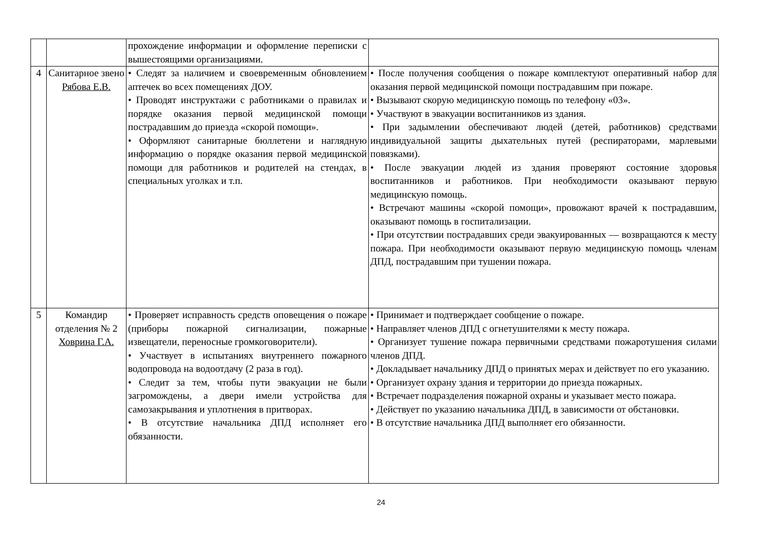| | | прохождение информации и оформление переписки с вышестоящими организациями. | |
| 4 | Санитарное звено Рябова Е.В. | • Следят за наличием и своевременным обновлением аптечек во всех помещениях ДОУ. • Проводят инструктажи с работниками о правилах и порядке оказания первой медицинской помощи пострадавшим до приезда «скорой помощи». • Оформляют санитарные бюллетени и наглядную информацию о порядке оказания первой медицинской помощи для работников и родителей на стендах, в специальных уголках и т.п. | • После получения сообщения о пожаре комплектуют оперативный набор для оказания первой медицинской помощи пострадавшим при пожаре. • Вызывают скорую медицинскую помощь по телефону «03». • Участвуют в эвакуации воспитанников из здания. • При задымлении обеспечивают людей (детей, работников) средствами индивидуальной защиты дыхательных путей (респираторами, марлевыми повязками). • После эвакуации людей из здания проверяют состояние здоровья воспитанников и работников. При необходимости оказывают первую медицинскую помощь. • Встречают машины «скорой помощи», провожают врачей к пострадавшим, оказывают помощь в госпитализации. • При отсутствии пострадавших среди эвакуированных — возвращаются к месту пожара. При необходимости оказывают первую медицинскую помощь членам ДПД, пострадавшим при тушении пожара. |
| 5 | Командир отделения № 2 Ховрина Г.А. | • Проверяет исправность средств оповещения о пожаре (приборы пожарной сигнализации, пожарные извещатели, переносные громкоговорители). • Участвует в испытаниях внутреннего пожарного водопровода на водоотдачу (2 раза в год). • Следит за тем, чтобы пути эвакуации не были загромождены, а двери имели устройства для самозакрывания и уплотнения в притворах. • В отсутствие начальника ДПД исполняет его обязанности. | • Принимает и подтверждает сообщение о пожаре. • Направляет членов ДПД с огнетушителями к месту пожара. • Организует тушение пожара первичными средствами пожаротушения силами членов ДПД. • Докладывает начальнику ДПД о принятых мерах и действует по его указанию. • Организует охрану здания и территории до приезда пожарных. • Встречает подразделения пожарной охраны и указывает место пожара. • Действует по указанию начальника ДПД, в зависимости от обстановки. • В отсутствие начальника ДПД выполняет его обязанности. |
24